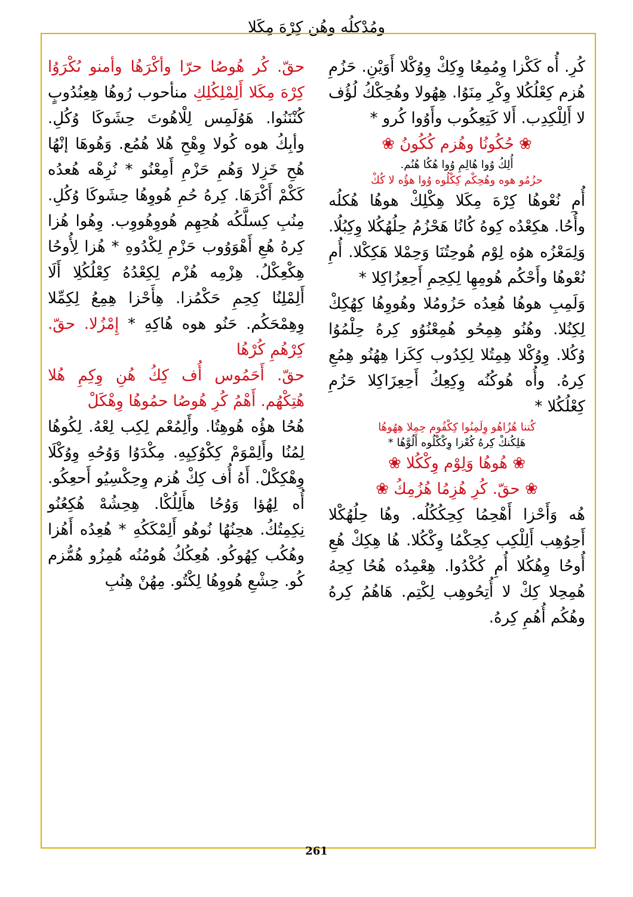ومُدْكلُه وهُن كِرْهَ مِكَلا
حقّ. كُر هُوصُا حرّا وأكْرَهُا وأمنو ىُكْرَوُا كِرْهَ مِكَلا أَلِمْلِكُلِكِ منأحوب رُوهُا هِعِنُدُوبٍ كُنْنَنُوا. هَوُلَمِس لِلْاهُوتَ حِشَوكَا وُكُلِ. وأبِكُ هوه كُولا وِهْحِ هُلا هُمُع. وَهُوهَا إنْهُا هُحِ خَزِلا وَهُمِ حَزْمِ أَمِعْنُو * نُرِهْه هُعدُه كَكْمْ أَكْرَهَا. كِرهُ حُمِ هُووِهُا حِشَوكَا وُكُلِ. مِنُبِ كِسلَّكُه هُحِهِم هُووِهُووِب. وِهُوا هُزا كِرهُ هُعِ أَهْوَوُوب حَزْمِ لِكْدُوهِ * هُزا لِأُوحُا هِكْعِكْلُ. هِزْمِه هُزْم لِكِعْدُهُ كِعْلُكُلِا أَلَا أَلِمْلِنُا كِحِمِ حَكْمُزا. هِأَحْزا هِمِعُ لِكِمِّلا وِهِمْحَكُم. حَنُو هوه هُاكِهِ * إِمْزُلا. حقّ. كِرْهُمِ كُرْهُا
حقّ. أَحَمُوس أُف كِكُ هُنِ وِكِمِ هُلا هُتِكْهُم. أَهْمُ كُرِ هُوصُا حمُوهُا وِهْكَلْ
هُحُا هؤُه هُوهِتُا. وأَلِمُعْم لِكِب لِعْهُ. لِكُوهُا لِمُنُا وأَلِمْوَمْ كِكْوُكِيِهِ. مِكْدَوُا وَوُحُهِ وِوُكْلَا وِهْكِكْلْ. أَهُ أُف كِكْ هُزم وِحِكْسِيُو أَحعِكُو. أُه لِهُؤا وَوُحُا هأَلِلُكْا. هِحِشُهْ هُكِعُنُو نِكِمِتُكُ. هحِنُهُا نُوهُو أَلِمْكَكُهِ * هُعِدُه أَهُزا وهُكُب كِهُوكُو. هُعِكُكُ هُومُنُه هُمِزُو هُمُّزم كُو. حِشْعِ هُووِهُا لِكْتُو. مِهُنْ هِنُبِ
كُرِ. أُه كَكْزا وِمُمِعُا وِكِكْ وِوُكْلا أَوَيْنِ. حَزُمِ هُزم كِعْلُكُلا وِكْرِ مِنَوُا. هِهُولا وهُحِكْكُ لُؤُف لا أَلِلْكِدِب. أَلا كَتِعِكُوب وأَوُوا كُرو *
❀ حُكُونُا وهُزم كُكُونُ ❀
أُلِكُ وُوا هُالِمِ وُوا هُكُا هُنُم.
حزُمُو هوه وهُحِكْم كِكْلُوه وُوا هؤُه لا كُكْ
أُمِ نُعْوهُا كِرْهَ مِكَلا هِكْلِكْ هوهُا هُكلُه وأُحُا. هكِعْدُه كِوهُ كُانُا هَحْزُمُ حِلُهُكُلا وِكِبُلُا. وَلِمَعْزُه هوُه لِوْم هُوحِتُنَا وَحِمْلا هَكِكْلا. أُمِ نُعْوهُا وأَحْكُم هُومِهِا لِكِحِمِ أَحِعِزُاكِلا *
وَلَمِبِ هوهُا هُعِدُه حَزُومُلا وهُووِهُا كِهُكِكْ لِكِنُلا. وهُنُو هِمِحُو هُمِعْنُوُو كِرهُ حِلْمُوُا وُكُلا. وِوُكْلا هِمِتُلا لِكِدُوب كِكَزا هِهُنُو هِمُعِ كِرهُ. وأُه هُوكُنُه وِكِعِكُ أَحِعِزَاكِلا حَزُمِ كِعْلُكُلا *
كُتنا هُزُاهُو وِلَمِنُوا كِكْفُوم حِمِلا هِهُوهُا
هَلِكُنكْ كِرهُ كُعْزا وِكْكْلُوه أَلُوَّهُا *
❀ هُوهُا وَلِوْم وِكْكُلا ❀
❀ حقّ. كُرِ هُزِمُا هُزُمِكُ ❀
هُه وَأَحْزا أَهْحِمُا كِحِكُكُلُه. وهُا حِلُهُكْلا أَحِوُهِب أَلِلْكِب كِحِكْمُا وِكْكُلا. هُا هِكِكْ هُعِ أُوحُا وِهُكُلا أُمِ كُكْدُوا. هِعْمِدُه هُحُا كِحِهُ هُمِحِلا كِكْ لا أُتِحُوهِب لِكْتِم. هَاهُمُ كِرهُ وهُكُم أُهُمِ كِرهُ.
261